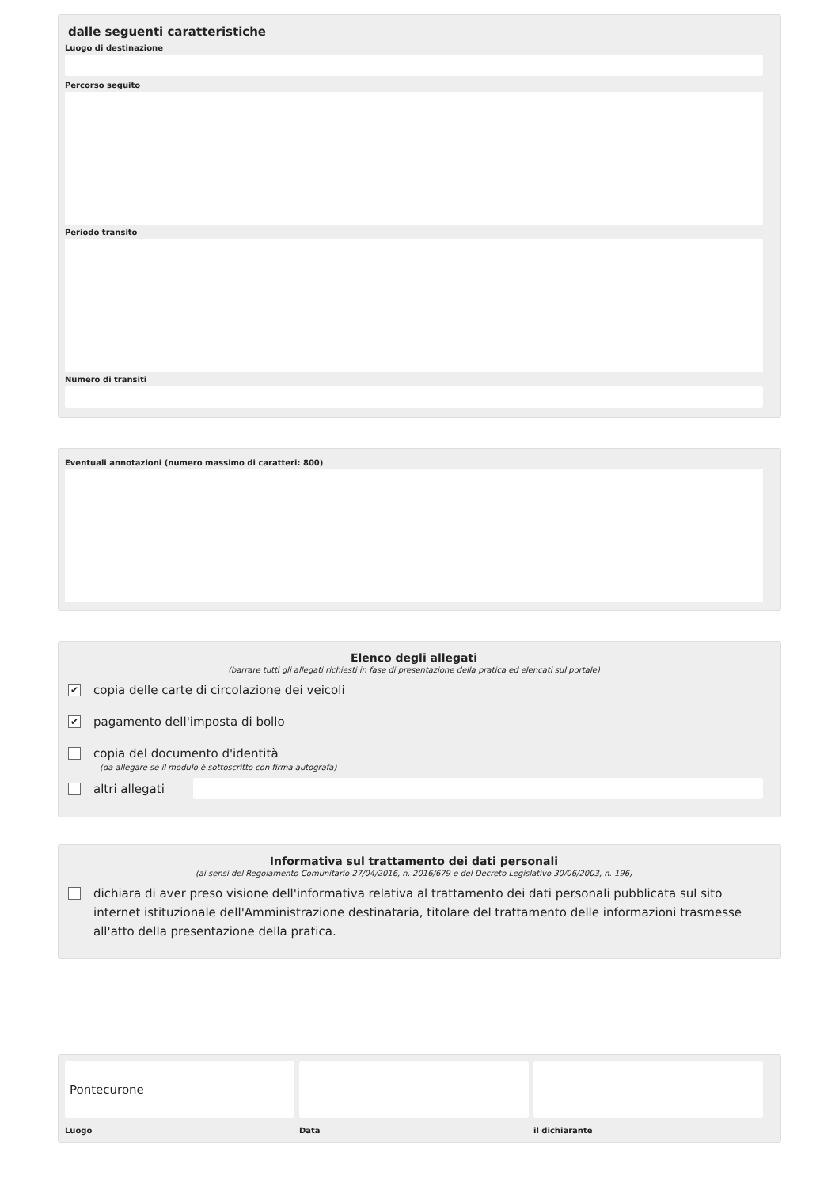dalle seguenti caratteristiche
Luogo di destinazione
Percorso seguito
Periodo transito
Numero di transiti
Eventuali annotazioni (numero massimo di caratteri: 800)
Elenco degli allegati
(barrare tutti gli allegati richiesti in fase di presentazione della pratica ed elencati sul portale)
✔ copia delle carte di circolazione dei veicoli
✔ pagamento dell'imposta di bollo
copia del documento d'identità
(da allegare se il modulo è sottoscritto con firma autografa)
altri allegati
Informativa sul trattamento dei dati personali
(ai sensi del Regolamento Comunitario 27/04/2016, n. 2016/679 e del Decreto Legislativo 30/06/2003, n. 196)
dichiara di aver preso visione dell'informativa relativa al trattamento dei dati personali pubblicata sul sito internet istituzionale dell'Amministrazione destinataria, titolare del trattamento delle informazioni trasmesse all'atto della presentazione della pratica.
Pontecurone
Luogo
Data il dichiarante